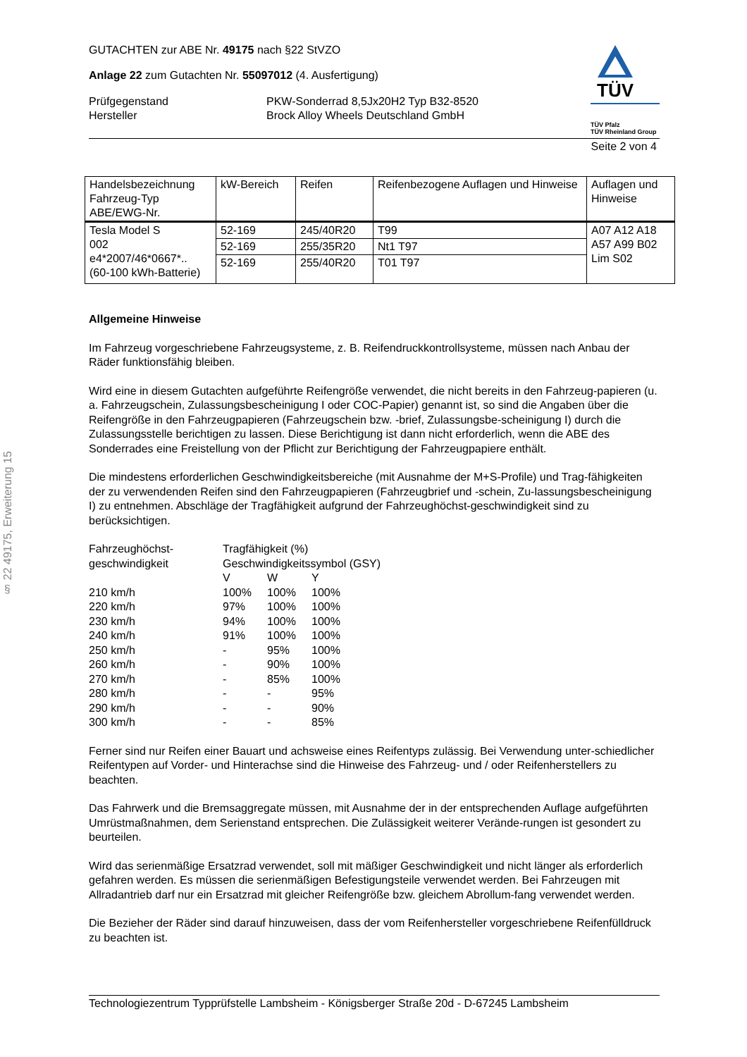§ 22 49175, Erweiterung 15
TÜV
TÜV Pfalz
TÜV Rheinland Group
GUTACHTEN zur ABE Nr. 49175 nach §22 StVZO
Anlage 22 zum Gutachten Nr. 55097012 (4. Ausfertigung)
Prüfgegenstand PKW-Sonderrad 8,5Jx20H2 Typ B32-8520
Hersteller Brock Alloy Wheels Deutschland GmbH
Seite 2 von 4
| Handelsbezeichnung Fahrzeug-Typ ABE/EWG-Nr. | kW-Bereich | Reifen | Reifenbezogene Auflagen und Hinweise | Auflagen und Hinweise |
| --- | --- | --- | --- | --- |
| Tesla Model S 002 e4*2007/46*0667*.. (60-100 kWh-Batterie) | 52-169 | 245/40R20 | T99 | A07 A12 A18 A57 A99 B02 Lim S02 |
| | 52-169 | 255/35R20 | Nt1 T97 | |
| | 52-169 | 255/40R20 | T01 T97 | |
Allgemeine Hinweise
Im Fahrzeug vorgeschriebene Fahrzeugsysteme, z. B. Reifendruckkontrollsysteme, müssen nach Anbau der Räder funktionsfähig bleiben.
Wird eine in diesem Gutachten aufgeführte Reifengröße verwendet, die nicht bereits in den Fahrzeug-papieren (u. a. Fahrzeugschein, Zulassungsbescheinigung I oder COC-Papier) genannt ist, so sind die Angaben über die Reifengröße in den Fahrzeugpapieren (Fahrzeugschein bzw. -brief, Zulassungsbe-scheinigung I) durch die Zulassungsstelle berichtigen zu lassen. Diese Berichtigung ist dann nicht erforderlich, wenn die ABE des Sonderrades eine Freistellung von der Pflicht zur Berichtigung der Fahrzeugpapiere enthält.
Die mindestens erforderlichen Geschwindigkeitsbereiche (mit Ausnahme der M+S-Profile) und Trag-fähigkeiten der zu verwendenden Reifen sind den Fahrzeugpapieren (Fahrzeugbrief und -schein, Zu-lassungsbescheinigung I) zu entnehmen. Abschläge der Tragfähigkeit aufgrund der Fahrzeughöchst-geschwindigkeit sind zu berücksichtigen.
| Fahrzeughöchst- geschwindigkeit | Tragfähigkeit (%) Geschwindigkeitssymbol (GSY) | | |
| | V | W | Y |
| 210 km/h | 100% | 100% | 100% |
| 220 km/h | 97% | 100% | 100% |
| 230 km/h | 94% | 100% | 100% |
| 240 km/h | 91% | 100% | 100% |
| 250 km/h | - | 95% | 100% |
| 260 km/h | - | 90% | 100% |
| 270 km/h | - | 85% | 100% |
| 280 km/h | - | - | 95% |
| 290 km/h | - | - | 90% |
| 300 km/h | - | - | 85% |
Ferner sind nur Reifen einer Bauart und achsweise eines Reifentyps zulässig. Bei Verwendung unter-schiedlicher Reifentypen auf Vorder- und Hinterachse sind die Hinweise des Fahrzeug- und / oder Reifenherstellers zu beachten.
Das Fahrwerk und die Bremsaggregate müssen, mit Ausnahme der in der entsprechenden Auflage aufgeführten Umrüstmaßnahmen, dem Serienstand entsprechen. Die Zulässigkeit weiterer Verände-rungen ist gesondert zu beurteilen.
Wird das serienmäßige Ersatzrad verwendet, soll mit mäßiger Geschwindigkeit und nicht länger als erforderlich gefahren werden. Es müssen die serienmäßigen Befestigungsteile verwendet werden. Bei Fahrzeugen mit Allradantrieb darf nur ein Ersatzrad mit gleicher Reifengröße bzw. gleichem Abrollum-fang verwendet werden.
Die Bezieher der Räder sind darauf hinzuweisen, dass der vom Reifenhersteller vorgeschriebene Reifenfülldruck zu beachten ist.
Technologiezentrum Typprüfstelle Lambsheim - Königsberger Straße 20d - D-67245 Lambsheim